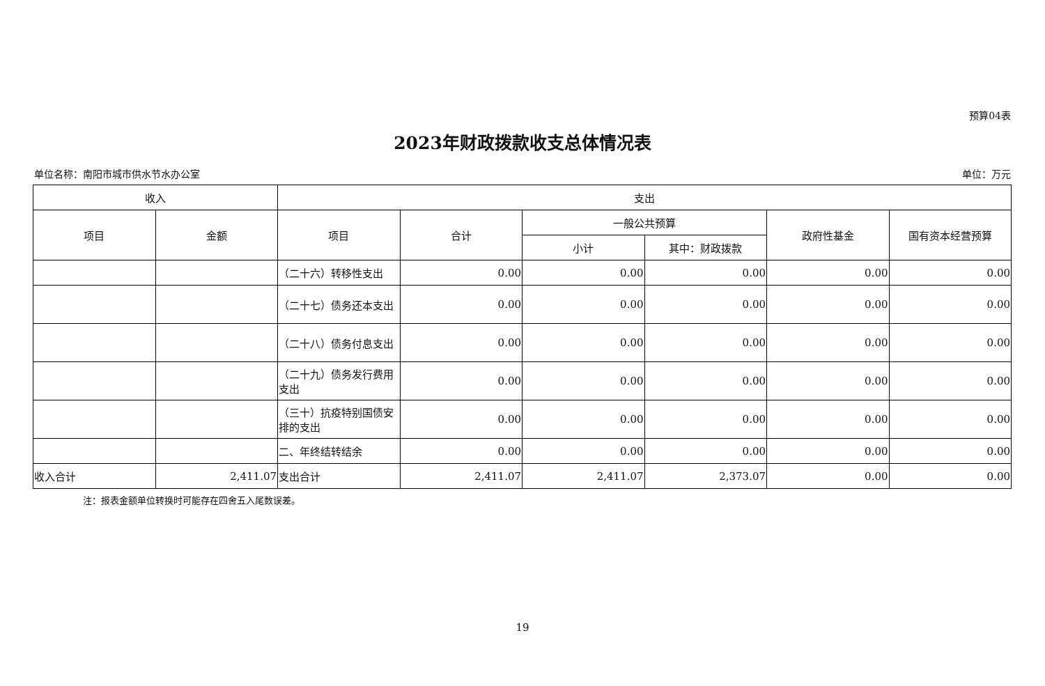预算04表
2023年财政拨款收支总体情况表
单位名称：南阳市城市供水节水办公室 单位：万元
| 收入 | | 支出 | | | | | |
| --- | --- | --- | --- | --- | --- | --- | --- |
| 项目 | 金额 | 项目 | 合计 | 一般公共预算 | | 政府性基金 | 国有资本经营预算 |
| | | | | 小计 | 其中：财政拨款 | | |
| | | （二十六）转移性支出 | 0.00 | 0.00 | 0.00 | 0.00 | 0.00 |
| | | （二十七）债务还本支出 | 0.00 | 0.00 | 0.00 | 0.00 | 0.00 |
| | | （二十八）债务付息支出 | 0.00 | 0.00 | 0.00 | 0.00 | 0.00 |
| | | （二十九）债务发行费用支出 | 0.00 | 0.00 | 0.00 | 0.00 | 0.00 |
| | | （三十）抗疫特别国债安排的支出 | 0.00 | 0.00 | 0.00 | 0.00 | 0.00 |
| | | 二、年终结转结余 | 0.00 | 0.00 | 0.00 | 0.00 | 0.00 |
| 收入合计 | 2,411.07 | 支出合计 | 2,411.07 | 2,411.07 | 2,373.07 | 0.00 | 0.00 |
注：报表金额单位转换时可能存在四舍五入尾数误差。
19